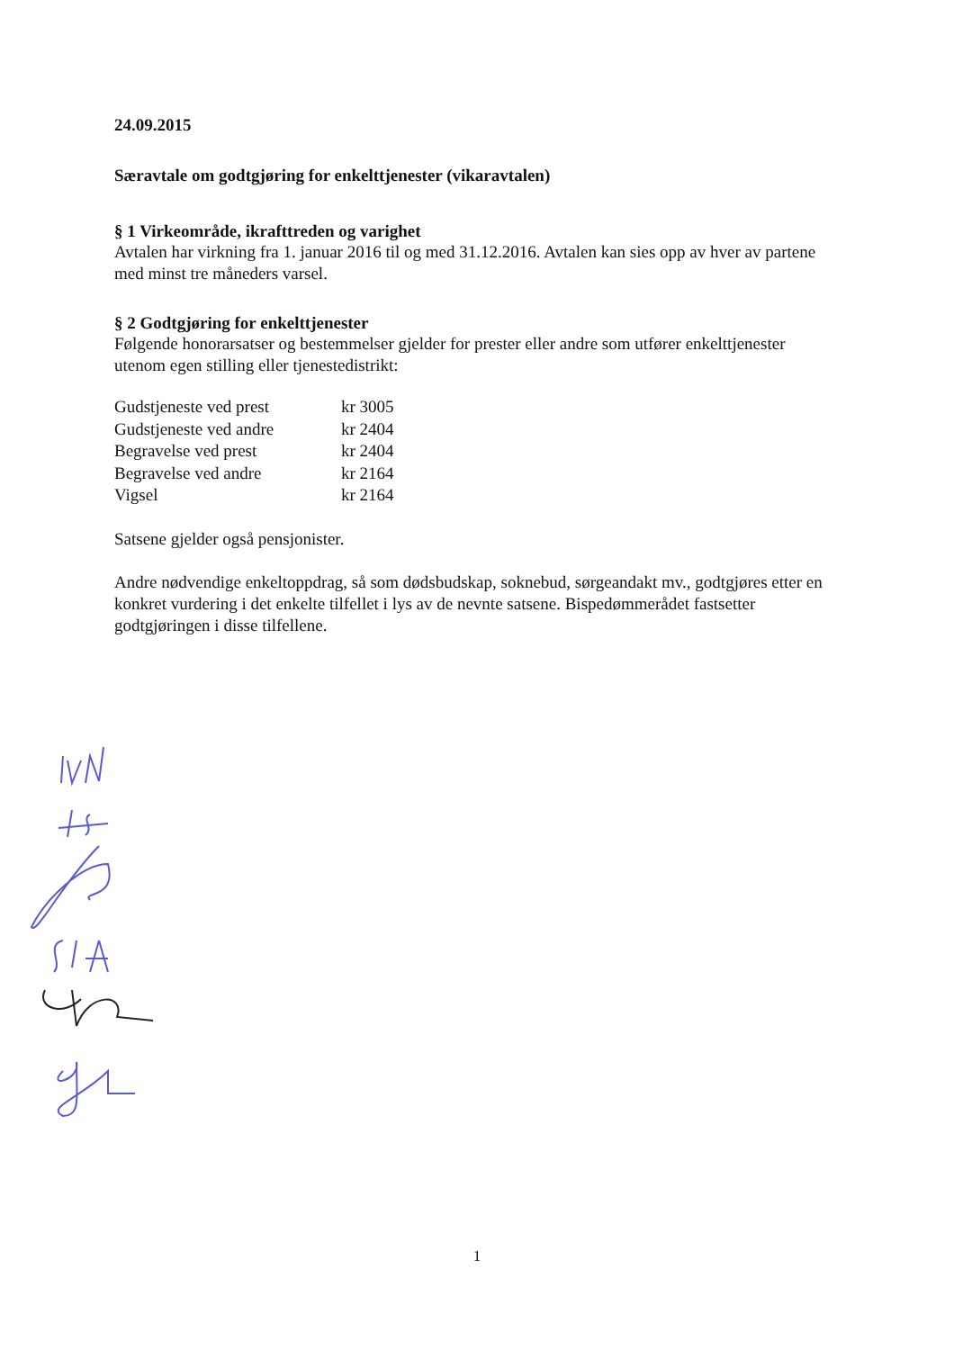24.09.2015
Særavtale om godtgjøring for enkelttjenester (vikaravtalen)
§ 1 Virkeområde, ikrafttreden og varighet
Avtalen har virkning fra 1. januar 2016 til og med 31.12.2016. Avtalen kan sies opp av hver av partene med minst tre måneders varsel.
§ 2 Godtgjøring for enkelttjenester
Følgende honorarsatser og bestemmelser gjelder for prester eller andre som utfører enkelttjenester utenom egen stilling eller tjenestedistrikt:
| Gudstjeneste ved prest | kr 3005 |
| Gudstjeneste ved andre | kr 2404 |
| Begravelse ved prest | kr 2404 |
| Begravelse ved andre | kr 2164 |
| Vigsel | kr 2164 |
Satsene gjelder også pensjonister.
Andre nødvendige enkeltoppdrag, så som dødsbudskap, soknebud, sørgeandakt mv., godtgjøres etter en konkret vurdering i det enkelte tilfellet i lys av de nevnte satsene. Bispedømmerådet fastsetter godtgjøringen i disse tilfellene.
1